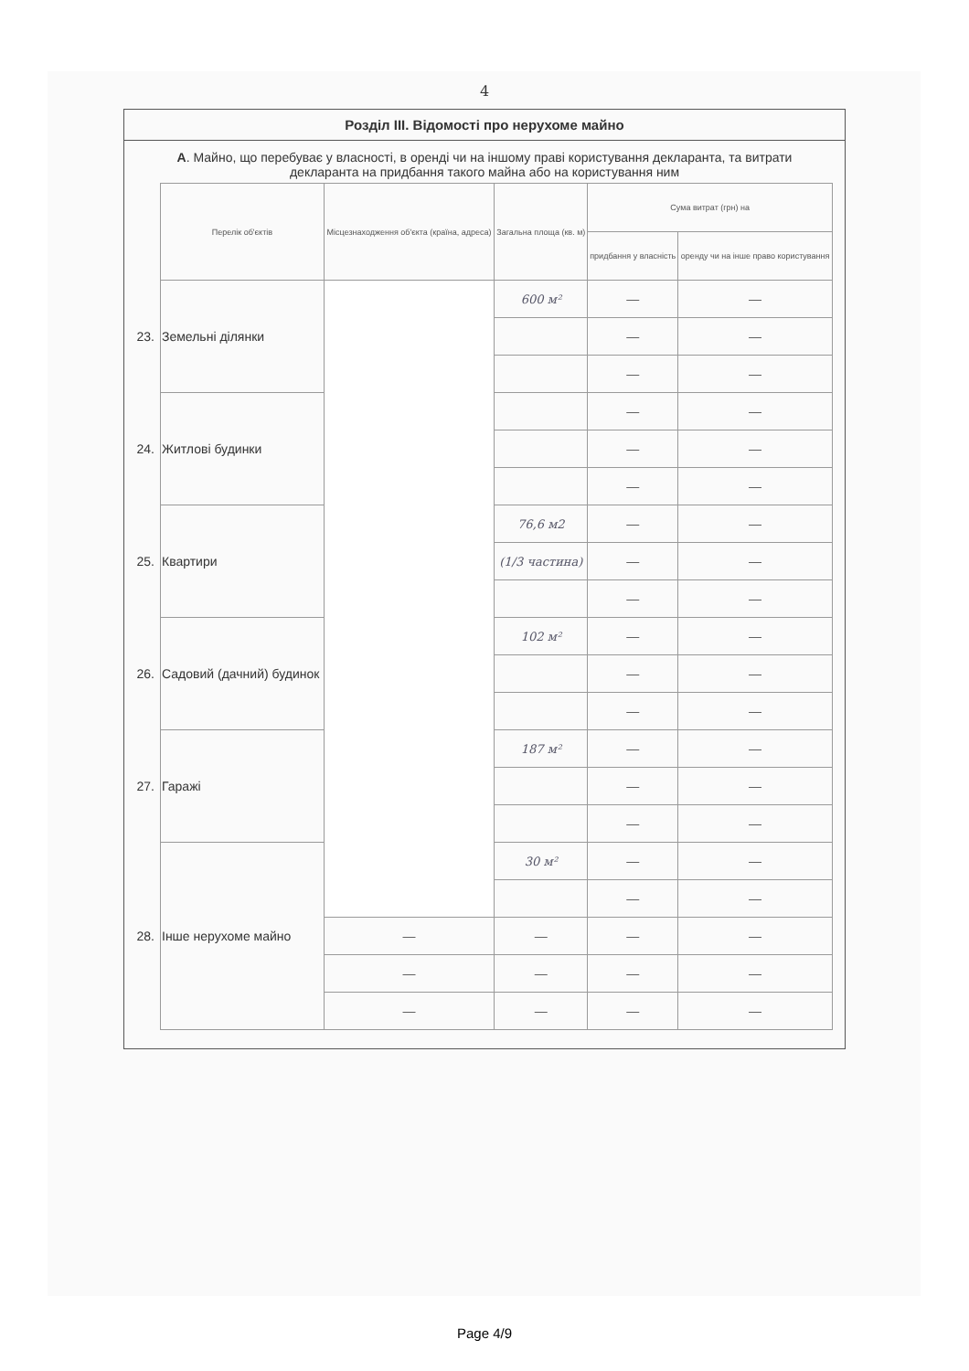4
Розділ III. Відомості про нерухоме майно
А. Майно, що перебуває у власності, в оренді чи на іншому праві користування декларанта, та витрати декларанта на придбання такого майна або на користування ним
| | Перелік об'єктів | Місцезнаходження об'єкта (країна, адреса) | Загальна площа (кв. м) | Сума витрат (грн) на | |
| --- | --- | --- | --- | --- | --- |
| | | | | придбання у власність | оренду чи на інше право користування |
| 23. | Земельні ділянки | | 600 м² | — | — |
| | | | | — | — |
| | | | | — | — |
| 24. | Житлові будинки | | | — | — |
| | | | | — | — |
| | | | | — | — |
| 25. | Квартири | | 76,6 м2 | — | — |
| | | | (1/3 частина) | — | — |
| | | | | — | — |
| 26. | Садовий (дачний) будинок | | 102 м² | — | — |
| | | | | — | — |
| | | | | — | — |
| 27. | Гаражі | | 187 м² | — | — |
| | | | | — | — |
| | | | | — | — |
| 28. | Інше нерухоме майно | | 30 м² | — | — |
| | | | | — | — |
| | | — | — | — | — |
| | | — | — | — | — |
| | | — | — | — | — |
Page 4/9